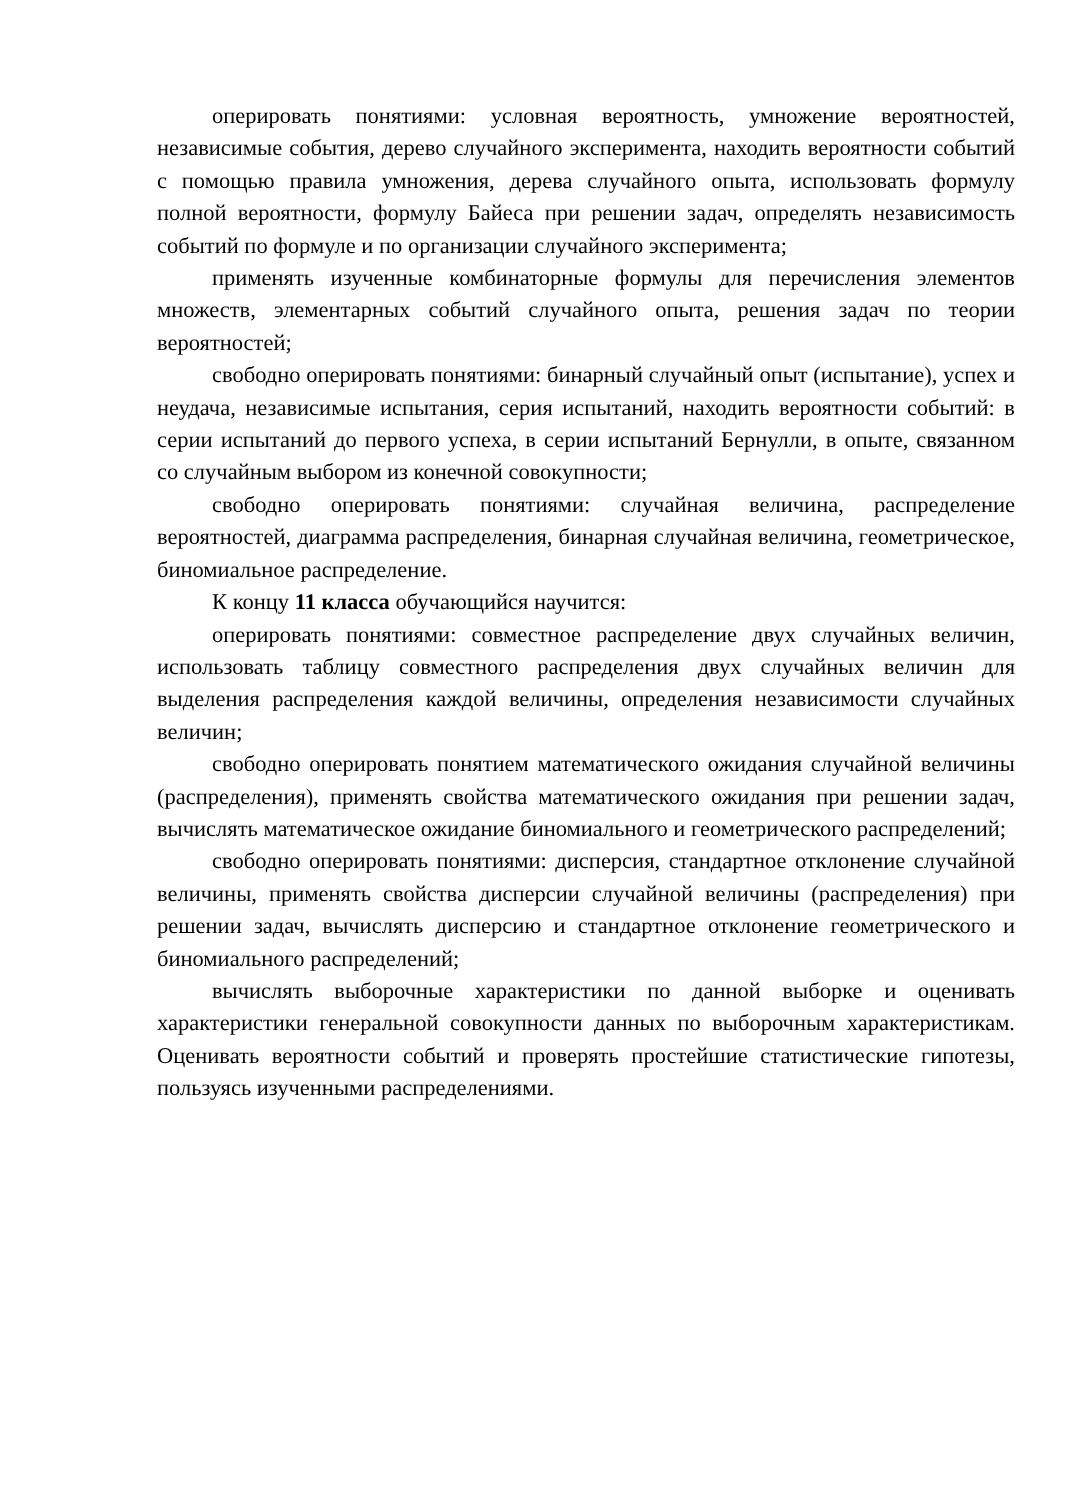оперировать понятиями: условная вероятность, умножение вероятностей, независимые события, дерево случайного эксперимента, находить вероятности событий с помощью правила умножения, дерева случайного опыта, использовать формулу полной вероятности, формулу Байеса при решении задач, определять независимость событий по формуле и по организации случайного эксперимента;
применять изученные комбинаторные формулы для перечисления элементов множеств, элементарных событий случайного опыта, решения задач по теории вероятностей;
свободно оперировать понятиями: бинарный случайный опыт (испытание), успех и неудача, независимые испытания, серия испытаний, находить вероятности событий: в серии испытаний до первого успеха, в серии испытаний Бернулли, в опыте, связанном со случайным выбором из конечной совокупности;
свободно оперировать понятиями: случайная величина, распределение вероятностей, диаграмма распределения, бинарная случайная величина, геометрическое, биномиальное распределение.
К концу 11 класса обучающийся научится:
оперировать понятиями: совместное распределение двух случайных величин, использовать таблицу совместного распределения двух случайных величин для выделения распределения каждой величины, определения независимости случайных величин;
свободно оперировать понятием математического ожидания случайной величины (распределения), применять свойства математического ожидания при решении задач, вычислять математическое ожидание биномиального и геометрического распределений;
свободно оперировать понятиями: дисперсия, стандартное отклонение случайной величины, применять свойства дисперсии случайной величины (распределения) при решении задач, вычислять дисперсию и стандартное отклонение геометрического и биномиального распределений;
вычислять выборочные характеристики по данной выборке и оценивать характеристики генеральной совокупности данных по выборочным характеристикам. Оценивать вероятности событий и проверять простейшие статистические гипотезы, пользуясь изученными распределениями.